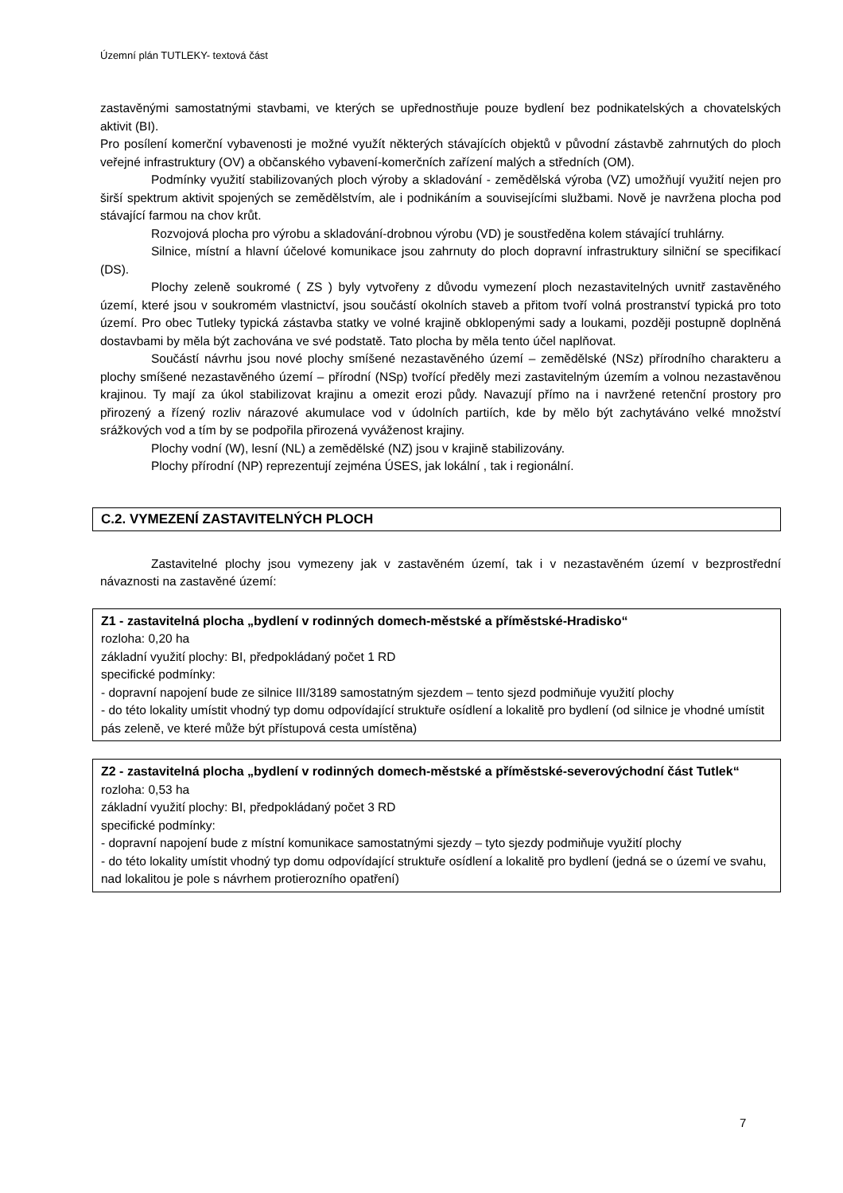Územní plán TUTLEKY- textová část
zastavěnými samostatnými stavbami, ve kterých se upřednostňuje pouze bydlení bez podnikatelských a chovatelských aktivit (BI).
Pro posílení komerční vybavenosti je možné využít některých stávajících objektů v původní zástavbě zahrnutých do ploch veřejné infrastruktury (OV) a občanského vybavení-komerčních zařízení malých a středních (OM).
Podmínky využití stabilizovaných ploch výroby a skladování - zemědělská výroba (VZ) umožňují využití nejen pro širší spektrum aktivit spojených se zemědělstvím, ale i podnikáním a souvisejícími službami. Nově je navržena plocha pod stávající farmou na chov krůt.
Rozvojová plocha pro výrobu a skladování-drobnou výrobu (VD) je soustředěna kolem stávající truhlárny.
Silnice, místní a hlavní účelové komunikace jsou zahrnuty do ploch dopravní infrastruktury silniční se specifikací (DS).
Plochy zeleně soukromé ( ZS ) byly vytvořeny z důvodu vymezení ploch nezastavitelných uvnitř zastavěného území, které jsou v soukromém vlastnictví, jsou součástí okolních staveb a přitom tvoří volná prostranství typická pro toto území. Pro obec Tutleky typická zástavba statky ve volné krajině obklopenými sady a loukami, později postupně doplněná dostavbami by měla být zachována ve své podstatě. Tato plocha by měla tento účel naplňovat.
Součástí návrhu jsou nové plochy smíšené nezastavěného území – zemědělské (NSz) přírodního charakteru a plochy smíšené nezastavěného území – přírodní (NSp) tvořící předěly mezi zastavitelným územím a volnou nezastavěnou krajinou. Ty mají za úkol stabilizovat krajinu a omezit erozi půdy. Navazují přímo na i navržené retenční prostory pro přirozený a řízený rozliv nárazové akumulace vod v údolních partiích, kde by mělo být zachytáváno velké množství srážkových vod a tím by se podpořila přirozená vyváženost krajiny.
Plochy vodní (W), lesní (NL) a zemědělské (NZ) jsou v krajině stabilizovány.
Plochy přírodní (NP) reprezentují zejména ÚSES, jak lokální , tak i regionální.
C.2. VYMEZENÍ ZASTAVITELNÝCH PLOCH
Zastavitelné plochy jsou vymezeny jak v zastavěném území, tak i v nezastavěném území v bezprostřední návaznosti na zastavěné území:
Z1 - zastavitelná plocha „bydlení v rodinných domech-městské a příměstské-Hradisko“
rozloha: 0,20 ha
základní využití plochy: BI, předpokládaný počet 1 RD
specifické podmínky:
- dopravní napojení bude ze silnice III/3189 samostatným sjezdem – tento sjezd podmiňuje využití plochy
- do této lokality umístit vhodný typ domu odpovídající struktuře osídlení a lokalitě pro bydlení (od silnice je vhodné umístit pás zeleně, ve které může být přístupová cesta umístěna)
Z2 - zastavitelná plocha „bydlení v rodinných domech-městské a příměstské-severovýchodní část Tutlek“
rozloha: 0,53 ha
základní využití plochy: BI, předpokládaný počet 3 RD
specifické podmínky:
- dopravní napojení bude z místní komunikace samostatnými sjezdy – tyto sjezdy podmiňuje využití plochy
- do této lokality umístit vhodný typ domu odpovídající struktuře osídlení a lokalitě pro bydlení (jedná se o území ve svahu, nad lokalitou je pole s návrhem protierozního opatření)
7